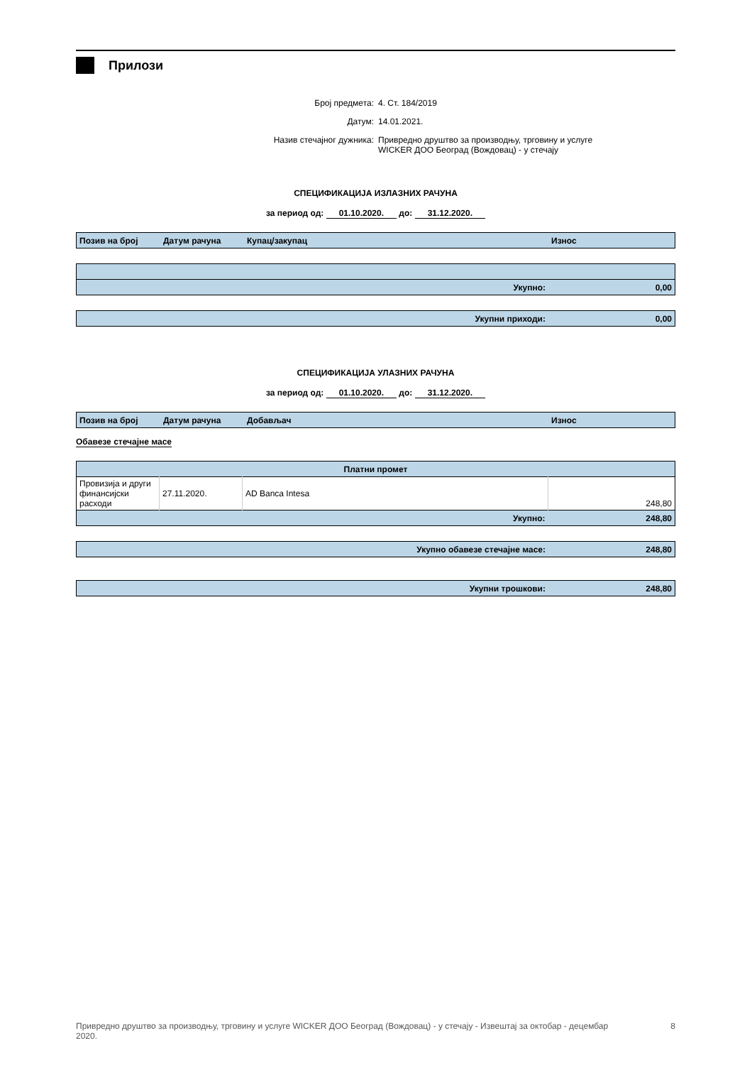Прилози
Број предмета: 4. Ст. 184/2019
Датум: 14.01.2021.
Назив стечајног дужника: Привредно друштво за производњу, трговину и услуге
WICKER ДОО Београд (Вождовац) - у стечају
СПЕЦИФИКАЦИЈА ИЗЛАЗНИХ РАЧУНА
за период од: 01.10.2020. до: 31.12.2020.
| Позив на број | Датум рачуна | Купац/закупац | Износ |
| --- | --- | --- | --- |
| Укупно: | 0,00 |
| Укупни приходи: | 0,00 |
СПЕЦИФИКАЦИЈА УЛАЗНИХ РАЧУНА
за период од: 01.10.2020. до: 31.12.2020.
| Позив на број | Датум рачуна | Добављач | Износ |
| --- | --- | --- | --- |
Обавезе стечајне масе
| Платни промет | | | |
| --- | --- | --- | --- |
| Провизија и други финансијски расходи | 27.11.2020. | AD Banca Intesa | 248,80 |
| Укупно: | | | 248,80 |
| Укупно обавезе стечајне масе: | 248,80 |
| Укупни трошкови: | 248,80 |
Привредно друштво за производњу, трговину и услуге WICKER ДОО Београд (Вождовац) - у стечају - Извештај за октобар - децембар 2020. 8